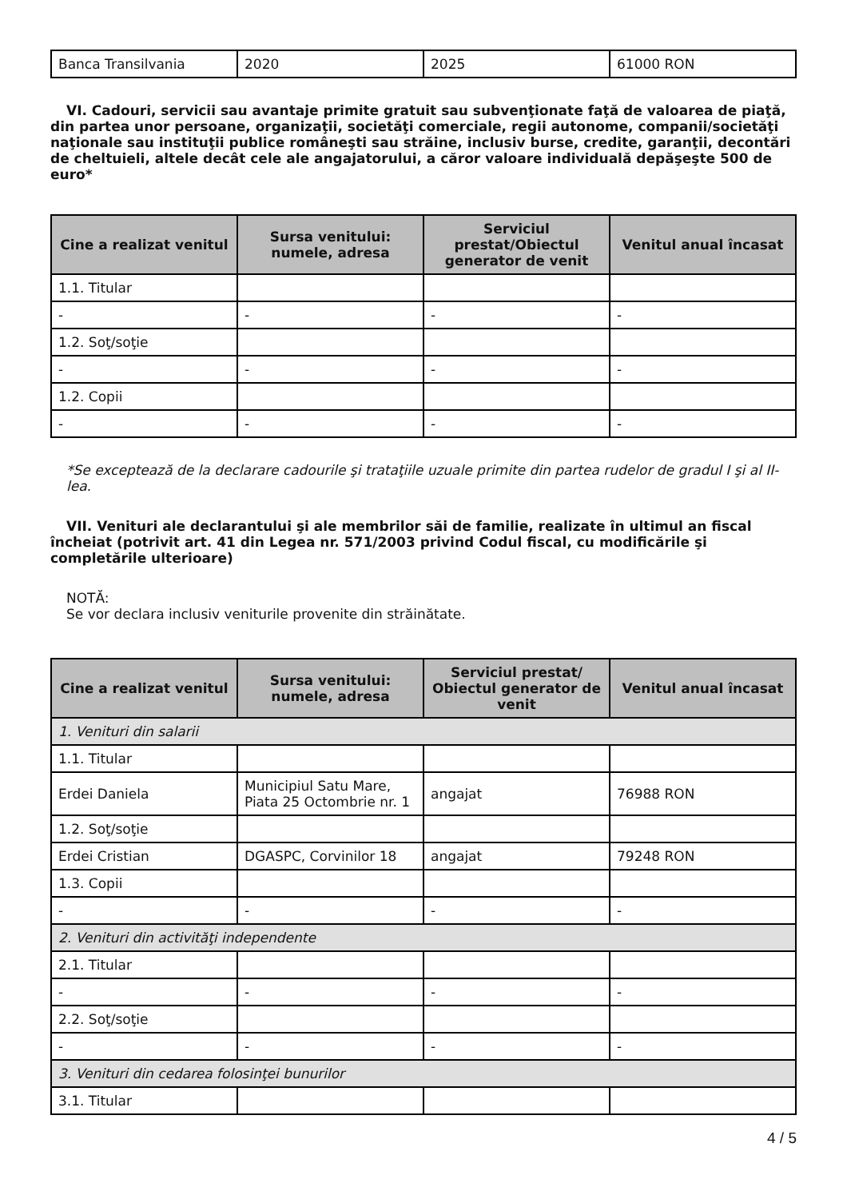| Banca Transilvania | 2020 | 2025 | 61000 RON |
VI. Cadouri, servicii sau avantaje primite gratuit sau subvenţionate faţă de valoarea de piaţă, din partea unor persoane, organizaţii, societăţi comerciale, regii autonome, companii/societăţi naţionale sau instituţii publice româneşti sau străine, inclusiv burse, credite, garanţii, decontări de cheltuieli, altele decât cele ale angajatorului, a căror valoare individuală depăşeşte 500 de euro*
| Cine a realizat venitul | Sursa venitului: numele, adresa | Serviciul prestat/Obiectul generator de venit | Venitul anual încasat |
| --- | --- | --- | --- |
| 1.1. Titular | | | |
| - | - | - | - |
| 1.2. Soţ/soţie | | | |
| - | - | - | - |
| 1.2. Copii | | | |
| - | - | - | - |
*Se exceptează de la declarare cadourile şi trataţiile uzuale primite din partea rudelor de gradul I şi al II-lea.
VII. Venituri ale declarantului şi ale membrilor săi de familie, realizate în ultimul an fiscal încheiat (potrivit art. 41 din Legea nr. 571/2003 privind Codul fiscal, cu modificările şi completările ulterioare)
NOTĂ:
Se vor declara inclusiv veniturile provenite din străinătate.
| Cine a realizat venitul | Sursa venitului: numele, adresa | Serviciul prestat/ Obiectul generator de venit | Venitul anual încasat |
| --- | --- | --- | --- |
| 1. Venituri din salarii | | | |
| 1.1. Titular | | | |
| Erdei Daniela | Municipiul Satu Mare, Piata 25 Octombrie nr. 1 | angajat | 76988 RON |
| 1.2. Soţ/soţie | | | |
| Erdei Cristian | DGASPC, Corvinilor 18 | angajat | 79248 RON |
| 1.3. Copii | | | |
| - | - | - | - |
| 2. Venituri din activităţi independente | | | |
| 2.1. Titular | | | |
| - | - | - | - |
| 2.2. Soţ/soţie | | | |
| - | - | - | - |
| 3. Venituri din cedarea folosinţei bunurilor | | | |
| 3.1. Titular | | | |
4 / 5